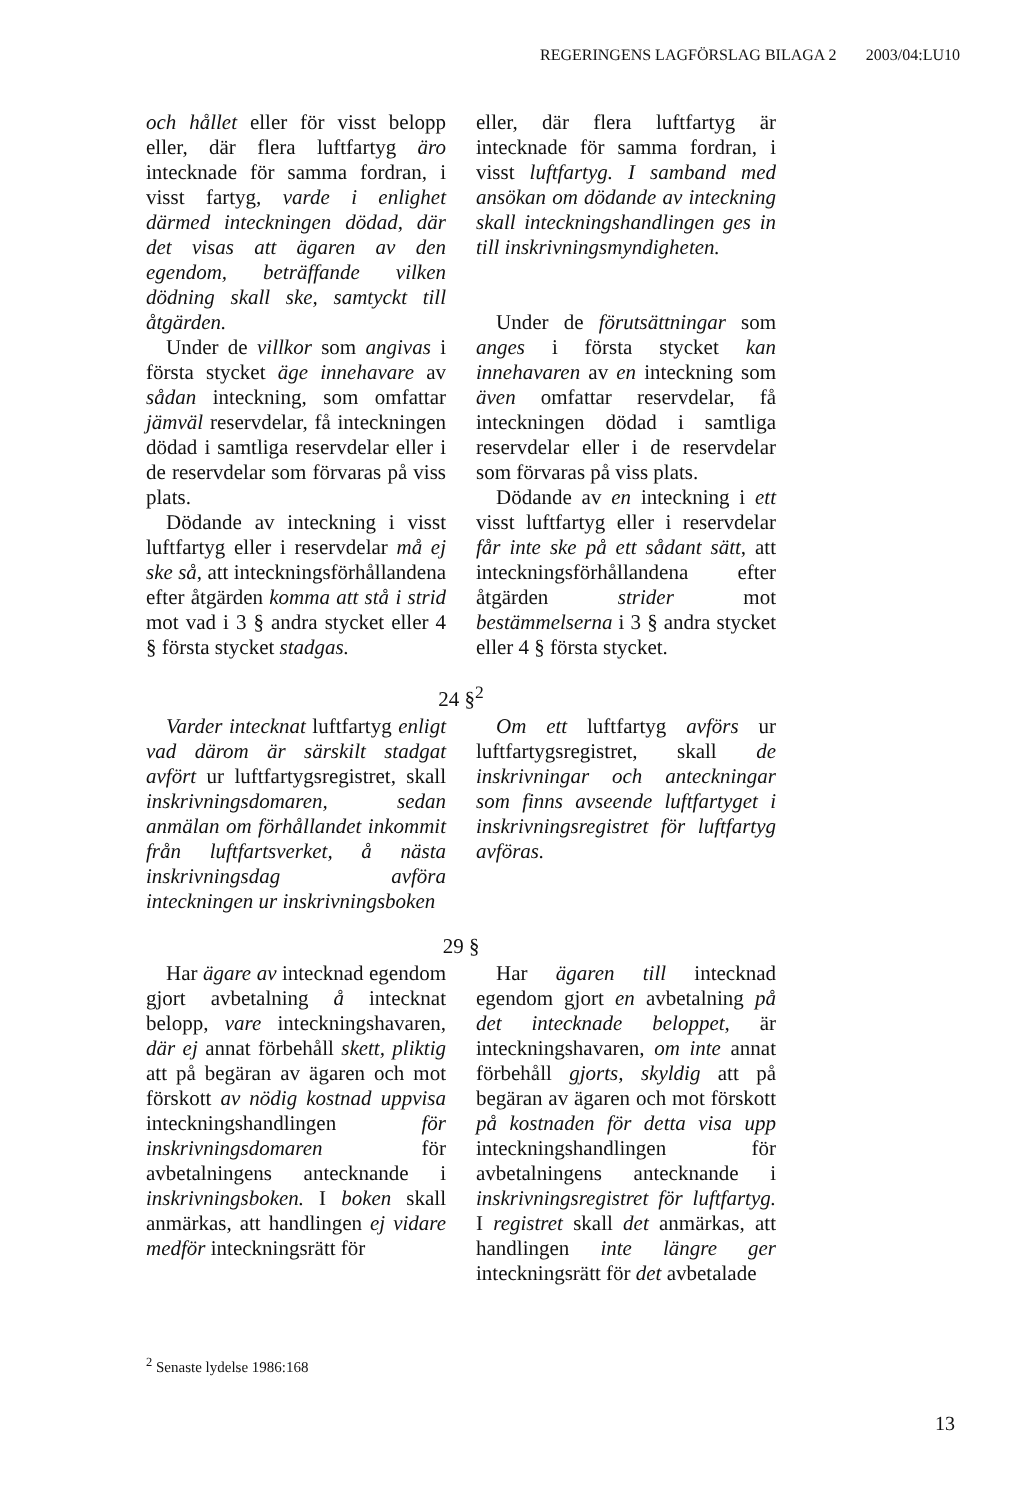REGERINGENS LAGFÖRSLAG BILAGA 2 2003/04:LU10
| och hållet eller för visst belopp eller, där flera luftfartyg äro intecknade för samma fordran, i visst fartyg, varde i enlighet därmed inteckningen dödad, där det visas att ägaren av den egendom, beträffande vilken dödning skall ske, samtyckt till åtgärden. Under de villkor som angivas i första stycket äge innehavare av sådan inteckning, som omfattar jämväl reservdelar, få inteckningen dödad i samtliga reservdelar eller i de reservdelar som förvaras på viss plats. Dödande av inteckning i visst luftfartyg eller i reservdelar må ej ske så , att inteckningsförhållandena efter åtgärden komma att stå i strid mot vad i 3 § andra stycket eller 4 § första stycket stadgas. | eller, där flera luftfartyg är intecknade för samma fordran, i visst luftfartyg. I samband med ansökan om dödande av inteckning skall inteckningshandlingen ges in till inskrivningsmyndigheten. Under de förutsättningar som anges i första stycket kan innehavaren av en inteckning som även omfattar reservdelar, få inteckningen dödad i samtliga reservdelar eller i de reservdelar som förvaras på viss plats. Dödande av en inteckning i ett visst luftfartyg eller i reservdelar får inte ske på ett sådant sätt , att inteckningsförhållandena efter åtgärden strider mot bestämmelserna i 3 § andra stycket eller 4 § första stycket. |
| 24 §<sup>2</sup> | |
| Varder intecknat luftfartyg enligt vad därom är särskilt stadgat avfört ur luftfartygsregistret, skall inskrivningsdomaren, sedan anmälan om förhållandet inkommit från luftfartsverket, å nästa inskrivningsdag avföra inteckningen ur inskrivningsboken | Om ett luftfartyg avförs ur luftfartygsregistret, skall de inskrivningar och anteckningar som finns avseende luftfartyget i inskrivningsregistret för luftfartyg avföras. |
| 29 § | |
| Har ägare av intecknad egendom gjort avbetalning å intecknat belopp, vare inteckningshavaren, där ej annat förbehåll skett, pliktig att på begäran av ägaren och mot förskott av nödig kostnad uppvisa inteckningshandlingen för inskrivningsdomaren för avbetalningens antecknande i inskrivningsboken. I boken skall anmärkas, att handlingen ej vidare medför inteckningsrätt för | Har ägaren till intecknad egendom gjort en avbetalning på det intecknade beloppet , är inteckningshavaren, om inte annat förbehåll gjorts, skyldig att på begäran av ägaren och mot förskott på kostnaden för detta visa upp inteckningshandlingen för avbetalningens antecknande i inskrivningsregistret för luftfartyg. I registret skall det anmärkas, att handlingen inte längre ger inteckningsrätt för det avbetalade |
<sup>2</sup> Senaste lydelse 1986:168
13